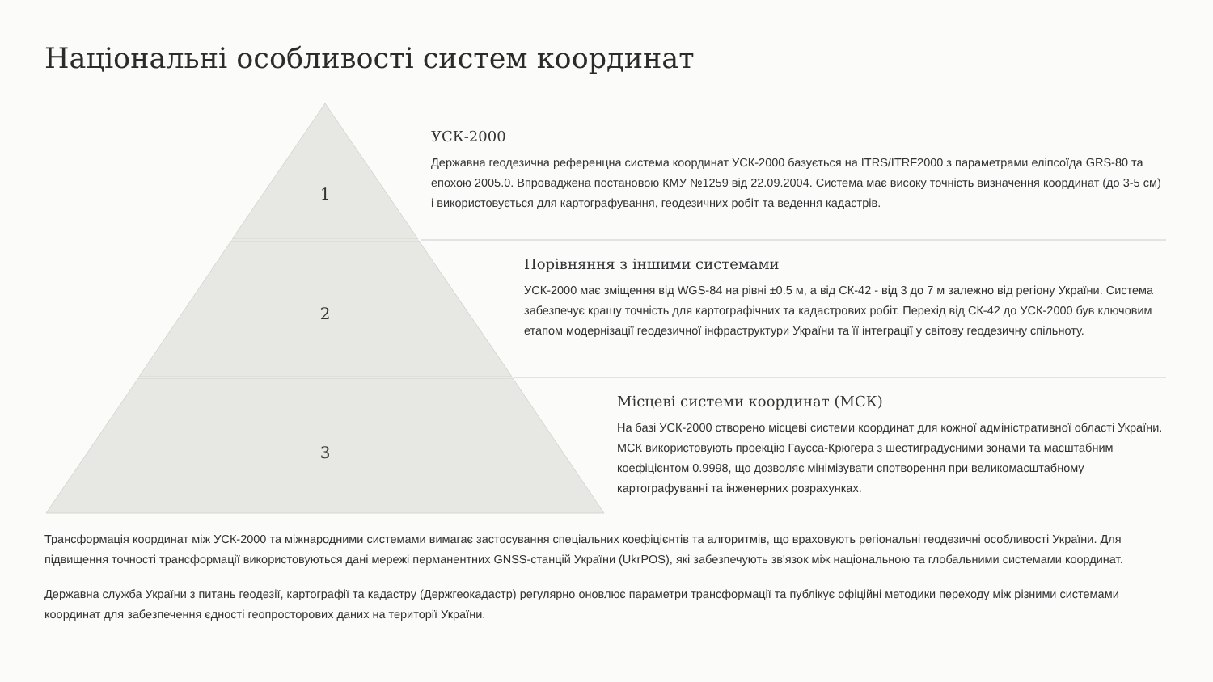Національні особливості систем координат
1
2
3
УСК-2000
Державна геодезична референцна система координат УСК-2000 базується на ITRS/ITRF2000 з параметрами еліпсоїда GRS-80 та епохою 2005.0. Впроваджена постановою КМУ №1259 від 22.09.2004. Система має високу точність визначення координат (до 3-5 см) і використовується для картографування, геодезичних робіт та ведення кадастрів.
Порівняння з іншими системами
УСК-2000 має зміщення від WGS-84 на рівні ±0.5 м, а від СК-42 - від 3 до 7 м залежно від регіону України. Система забезпечує кращу точність для картографічних та кадастрових робіт. Перехід від СК-42 до УСК-2000 був ключовим етапом модернізації геодезичної інфраструктури України та її інтеграції у світову геодезичну спільноту.
Місцеві системи координат (МСК)
На базі УСК-2000 створено місцеві системи координат для кожної адміністративної області України. МСК використовують проекцію Гаусса-Крюгера з шестиградусними зонами та масштабним коефіцієнтом 0.9998, що дозволяє мінімізувати спотворення при великомасштабному картографуванні та інженерних розрахунках.
Трансформація координат між УСК-2000 та міжнародними системами вимагає застосування спеціальних коефіцієнтів та алгоритмів, що враховують регіональні геодезичні особливості України. Для підвищення точності трансформації використовуються дані мережі перманентних GNSS-станцій України (UkrPOS), які забезпечують зв'язок між національною та глобальними системами координат.
Державна служба України з питань геодезії, картографії та кадастру (Держгеокадастр) регулярно оновлює параметри трансформації та публікує офіційні методики переходу між різними системами координат для забезпечення єдності геопросторових даних на території України.